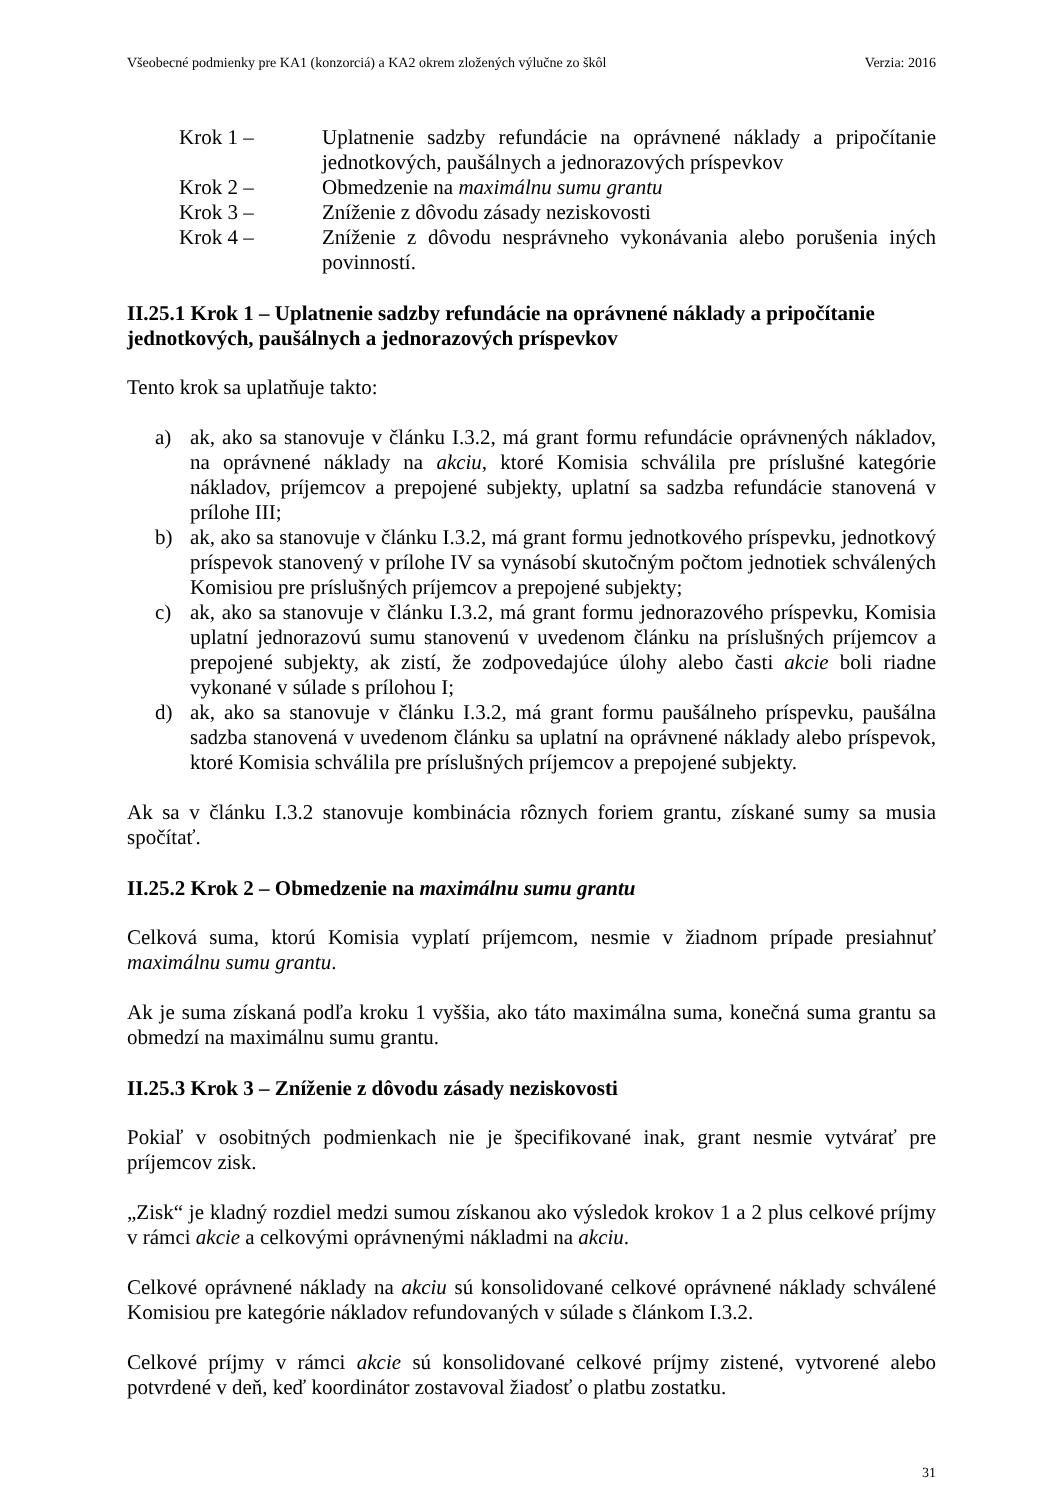Všeobecné podmienky pre KA1 (konzorciá) a KA2 okrem zložených výlučne zo škôl Verzia: 2016
Krok 1 – Uplatnenie sadzby refundácie na oprávnené náklady a pripočítanie jednotkových, paušálnych a jednorazových príspevkov
Krok 2 – Obmedzenie na maximálnu sumu grantu
Krok 3 – Zníženie z dôvodu zásady neziskovosti
Krok 4 – Zníženie z dôvodu nesprávneho vykonávania alebo porušenia iných povinností.
II.25.1 Krok 1 – Uplatnenie sadzby refundácie na oprávnené náklady a pripočítanie jednotkových, paušálnych a jednorazových príspevkov
Tento krok sa uplatňuje takto:
a) ak, ako sa stanovuje v článku I.3.2, má grant formu refundácie oprávnených nákladov, na oprávnené náklady na akciu, ktoré Komisia schválila pre príslušné kategórie nákladov, príjemcov a prepojené subjekty, uplatní sa sadzba refundácie stanovená v prílohe III;
b) ak, ako sa stanovuje v článku I.3.2, má grant formu jednotkového príspevku, jednotkový príspevok stanovený v prílohe IV sa vynásobí skutočným počtom jednotiek schválených Komisiou pre príslušných príjemcov a prepojené subjekty;
c) ak, ako sa stanovuje v článku I.3.2, má grant formu jednorazového príspevku, Komisia uplatní jednorazovú sumu stanovenú v uvedenom článku na príslušných príjemcov a prepojené subjekty, ak zistí, že zodpovedajúce úlohy alebo časti akcie boli riadne vykonané v súlade s prílohou I;
d) ak, ako sa stanovuje v článku I.3.2, má grant formu paušálneho príspevku, paušálna sadzba stanovená v uvedenom článku sa uplatní na oprávnené náklady alebo príspevok, ktoré Komisia schválila pre príslušných príjemcov a prepojené subjekty.
Ak sa v článku I.3.2 stanovuje kombinácia rôznych foriem grantu, získané sumy sa musia spočítať.
II.25.2 Krok 2 – Obmedzenie na maximálnu sumu grantu
Celková suma, ktorú Komisia vyplatí príjemcom, nesmie v žiadnom prípade presiahnuť maximálnu sumu grantu.
Ak je suma získaná podľa kroku 1 vyššia, ako táto maximálna suma, konečná suma grantu sa obmedzí na maximálnu sumu grantu.
II.25.3 Krok 3 – Zníženie z dôvodu zásady neziskovosti
Pokiaľ v osobitných podmienkach nie je špecifikované inak, grant nesmie vytvárať pre príjemcov zisk.
„Zisk“ je kladný rozdiel medzi sumou získanou ako výsledok krokov 1 a 2 plus celkové príjmy v rámci akcie a celkovými oprávnenými nákladmi na akciu.
Celkové oprávnené náklady na akciu sú konsolidované celkové oprávnené náklady schválené Komisiou pre kategórie nákladov refundovaných v súlade s článkom I.3.2.
Celkové príjmy v rámci akcie sú konsolidované celkové príjmy zistené, vytvorené alebo potvrdené v deň, keď koordinátor zostavoval žiadosť o platbu zostatku.
31